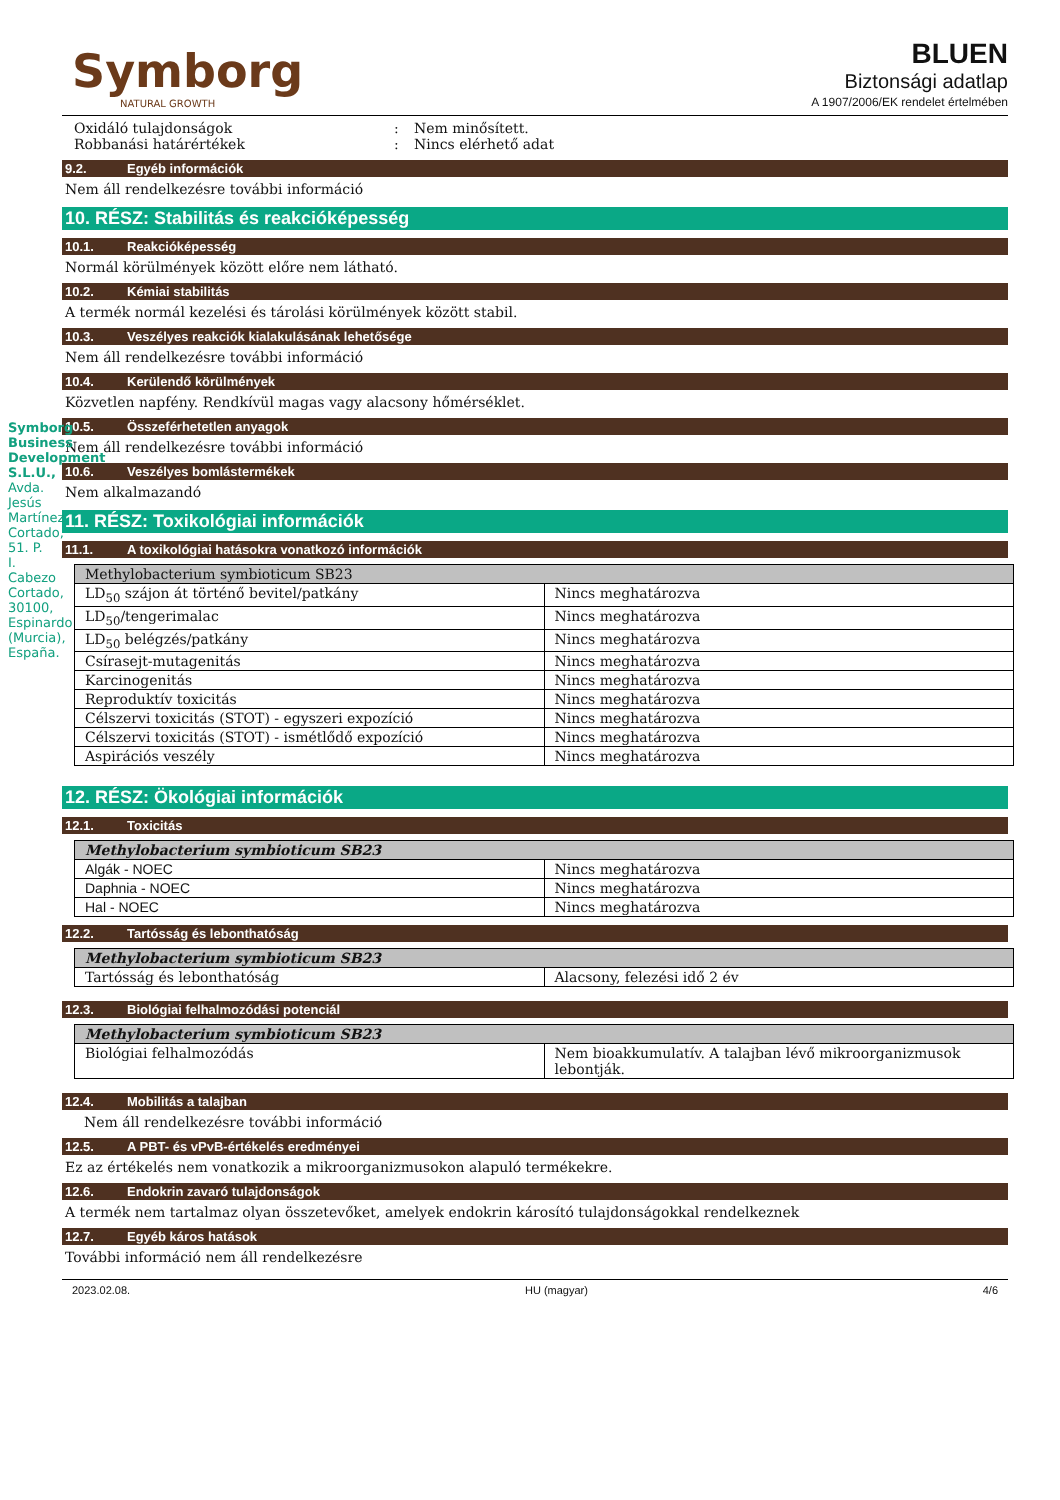Symborg Business Development S.L.U., Avda. Jesús Martínez Cortado, 51. P. I. Cabezo Cortado, 30100, Espinardo (Murcia), España.
Symborg
NATURAL GROWTH
BLUEN
Biztonsági adatlap
A 1907/2006/EK rendelet értelmében
Oxidáló tulajdonságok: Nem minősített. Robbanási határértékek: Nincs elérhető adat
9.2. Egyéb információk
Nem áll rendelkezésre további információ
10. RÉSZ: Stabilitás és reakcióképesség
10.1. Reakcióképesség
Normál körülmények között előre nem látható.
10.2. Kémiai stabilitás
A termék normál kezelési és tárolási körülmények között stabil.
10.3. Veszélyes reakciók kialakulásának lehetősége
Nem áll rendelkezésre további információ
10.4. Kerülendő körülmények
Közvetlen napfény. Rendkívül magas vagy alacsony hőmérséklet.
10.5. Összeférhetetlen anyagok
Nem áll rendelkezésre további információ
10.6. Veszélyes bomlástermékek
Nem alkalmazandó
11. RÉSZ: Toxikológiai információk
11.1. A toxikológiai hatásokra vonatkozó információk
| Methylobacterium symbioticum SB23 | |
| LD<sub>50</sub> szájon át történő bevitel/patkány | Nincs meghatározva |
| LD<sub>50</sub>/tengerimalac | Nincs meghatározva |
| LD<sub>50</sub> belégzés/patkány | Nincs meghatározva |
| Csírasejt-mutagenitás | Nincs meghatározva |
| Karcinogenitás | Nincs meghatározva |
| Reproduktív toxicitás | Nincs meghatározva |
| Célszervi toxicitás (STOT) - egyszeri expozíció | Nincs meghatározva |
| Célszervi toxicitás (STOT) - ismétlődő expozíció | Nincs meghatározva |
| Aspirációs veszély | Nincs meghatározva |
12. RÉSZ: Ökológiai információk
12.1. Toxicitás
| Methylobacterium symbioticum SB23 | |
| Algák - NOEC | Nincs meghatározva |
| Daphnia - NOEC | Nincs meghatározva |
| Hal - NOEC | Nincs meghatározva |
12.2. Tartósság és lebonthatóság
| Methylobacterium symbioticum SB23 | |
| Tartósság és lebonthatóság | Alacsony, felezési idő 2 év |
12.3. Biológiai felhalmozódási potenciál
| Methylobacterium symbioticum SB23 | |
| Biológiai felhalmozódás | Nem bioakkumulatív. A talajban lévő mikroorganizmusok lebontják. |
12.4. Mobilitás a talajban
Nem áll rendelkezésre további információ
12.5. A PBT- és vPvB-értékelés eredményei
Ez az értékelés nem vonatkozik a mikroorganizmusokon alapuló termékekre.
12.6. Endokrin zavaró tulajdonságok
A termék nem tartalmaz olyan összetevőket, amelyek endokrin károsító tulajdonságokkal rendelkeznek
12.7. Egyéb káros hatások
További információ nem áll rendelkezésre
2023.02.08. HU (magyar) 4/6